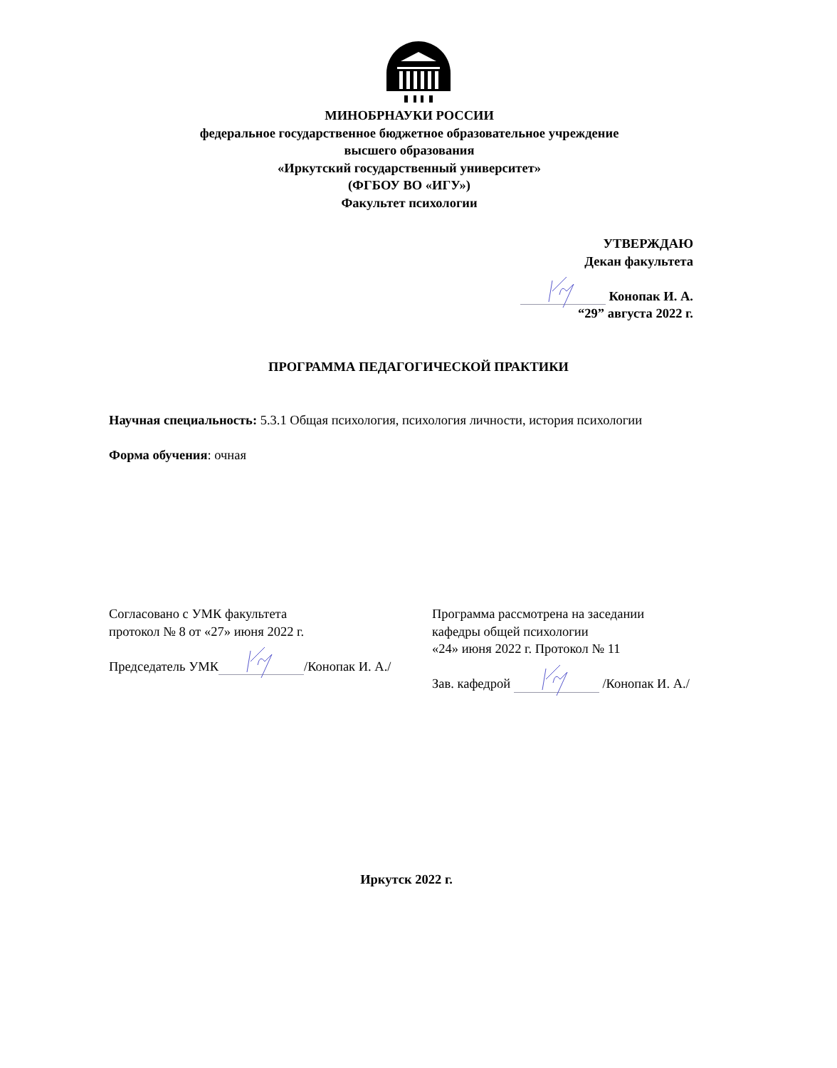МИНОБРНАУКИ РОССИИ
федеральное государственное бюджетное образовательное учреждение
высшего образования
«Иркутский государственный университет»
(ФГБОУ ВО «ИГУ»)
Факультет психологии
УТВЕРЖДАЮ
Декан факультета
Конопак И. А.
“29” августа 2022 г.
ПРОГРАММА ПЕДАГОГИЧЕСКОЙ ПРАКТИКИ
Научная специальность: 5.3.1 Общая психология, психология личности, история психологии
Форма обучения: очная
Согласовано с УМК факультета
протокол № 8 от «27» июня 2022 г.
Председатель УМК /Конопак И. А./
Программа рассмотрена на заседании
кафедры общей психологии
«24» июня 2022 г. Протокол № 11
Зав. кафедрой /Конопак И. А./
Иркутск 2022 г.